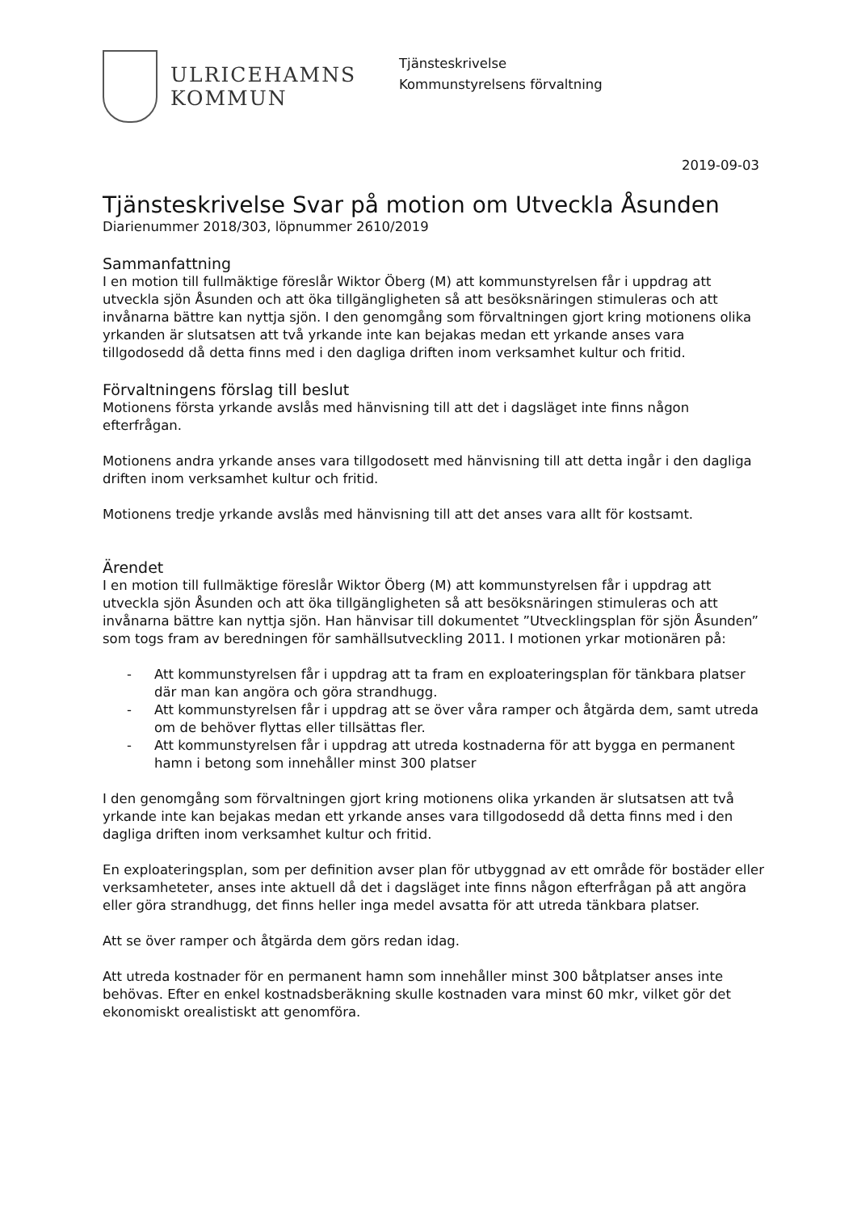ULRICEHAMNS
KOMMUN
Tjänsteskrivelse
Kommunstyrelsens förvaltning
2019-09-03
Tjänsteskrivelse Svar på motion om Utveckla Åsunden
Diarienummer 2018/303, löpnummer 2610/2019
Sammanfattning
I en motion till fullmäktige föreslår Wiktor Öberg (M) att kommunstyrelsen får i uppdrag att utveckla sjön Åsunden och att öka tillgängligheten så att besöksnäringen stimuleras och att invånarna bättre kan nyttja sjön. I den genomgång som förvaltningen gjort kring motionens olika yrkanden är slutsatsen att två yrkande inte kan bejakas medan ett yrkande anses vara tillgodosedd då detta finns med i den dagliga driften inom verksamhet kultur och fritid.
Förvaltningens förslag till beslut
Motionens första yrkande avslås med hänvisning till att det i dagsläget inte finns någon efterfrågan.
Motionens andra yrkande anses vara tillgodosett med hänvisning till att detta ingår i den dagliga driften inom verksamhet kultur och fritid.
Motionens tredje yrkande avslås med hänvisning till att det anses vara allt för kostsamt.
Ärendet
I en motion till fullmäktige föreslår Wiktor Öberg (M) att kommunstyrelsen får i uppdrag att utveckla sjön Åsunden och att öka tillgängligheten så att besöksnäringen stimuleras och att invånarna bättre kan nyttja sjön. Han hänvisar till dokumentet ”Utvecklingsplan för sjön Åsunden” som togs fram av beredningen för samhällsutveckling 2011. I motionen yrkar motionären på:
- Att kommunstyrelsen får i uppdrag att ta fram en exploateringsplan för tänkbara platser där man kan angöra och göra strandhugg.
- Att kommunstyrelsen får i uppdrag att se över våra ramper och åtgärda dem, samt utreda om de behöver flyttas eller tillsättas fler.
- Att kommunstyrelsen får i uppdrag att utreda kostnaderna för att bygga en permanent hamn i betong som innehåller minst 300 platser
I den genomgång som förvaltningen gjort kring motionens olika yrkanden är slutsatsen att två yrkande inte kan bejakas medan ett yrkande anses vara tillgodosedd då detta finns med i den dagliga driften inom verksamhet kultur och fritid.
En exploateringsplan, som per definition avser plan för utbyggnad av ett område för bostäder eller verksamheteter, anses inte aktuell då det i dagsläget inte finns någon efterfrågan på att angöra eller göra strandhugg, det finns heller inga medel avsatta för att utreda tänkbara platser.
Att se över ramper och åtgärda dem görs redan idag.
Att utreda kostnader för en permanent hamn som innehåller minst 300 båtplatser anses inte behövas. Efter en enkel kostnadsberäkning skulle kostnaden vara minst 60 mkr, vilket gör det ekonomiskt orealistiskt att genomföra.